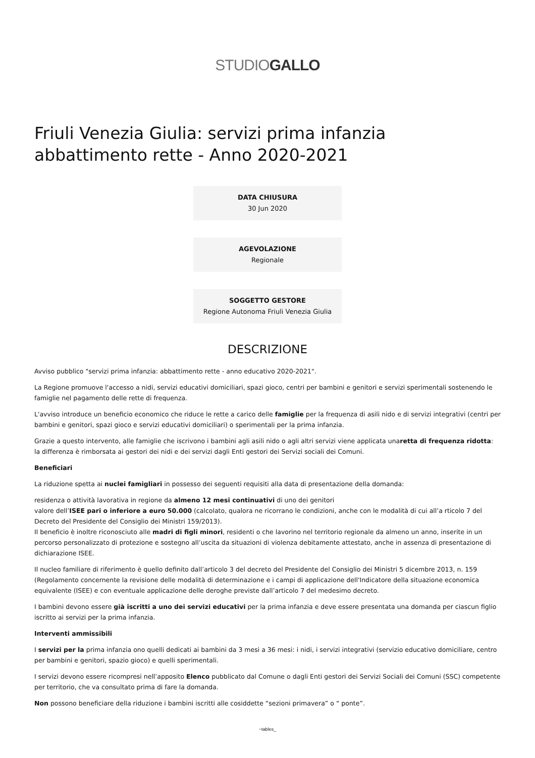STUDIOGALLO
Friuli Venezia Giulia: servizi prima infanzia abbattimento rette - Anno 2020-2021
DATA CHIUSURA
30 Jun 2020
AGEVOLAZIONE
Regionale
SOGGETTO GESTORE
Regione Autonoma Friuli Venezia Giulia
DESCRIZIONE
Avviso pubblico "servizi prima infanzia: abbattimento rette - anno educativo 2020-2021".
La Regione promuove l'accesso a nidi, servizi educativi domiciliari, spazi gioco, centri per bambini e genitori e servizi sperimentali sostenendo le famiglie nel pagamento delle rette di frequenza.
L'avviso introduce un beneficio economico che riduce le rette a carico delle famiglie per la frequenza di asili nido e di servizi integrativi (centri per bambini e genitori, spazi gioco e servizi educativi domiciliari) o sperimentali per la prima infanzia.
Grazie a questo intervento, alle famiglie che iscrivono i bambini agli asili nido o agli altri servizi viene applicata unaretta di frequenza ridotta: la differenza è rimborsata ai gestori dei nidi e dei servizi dagli Enti gestori dei Servizi sociali dei Comuni.
Beneficiari
La riduzione spetta ai nuclei famigliari in possesso dei seguenti requisiti alla data di presentazione della domanda:
residenza o attività lavorativa in regione da almeno 12 mesi continuativi di uno dei genitori
valore dell’ISEE pari o inferiore a euro 50.000 (calcolato, qualora ne ricorrano le condizioni, anche con le modalità di cui all’a rticolo 7 del Decreto del Presidente del Consiglio dei Ministri 159/2013).
Il beneficio è inoltre riconosciuto alle madri di figli minori, residenti o che lavorino nel territorio regionale da almeno un anno, inserite in un percorso personalizzato di protezione e sostegno all’uscita da situazioni di violenza debitamente attestato, anche in assenza di presentazione di dichiarazione ISEE.
Il nucleo familiare di riferimento è quello definito dall’articolo 3 del decreto del Presidente del Consiglio dei Ministri 5 dicembre 2013, n. 159 (Regolamento concernente la revisione delle modalità di determinazione e i campi di applicazione dell'Indicatore della situazione economica equivalente (ISEE) e con eventuale applicazione delle deroghe previste dall’articolo 7 del medesimo decreto.
I bambini devono essere già iscritti a uno dei servizi educativi per la prima infanzia e deve essere presentata una domanda per ciascun figlio iscritto ai servizi per la prima infanzia.
Interventi ammissibili
I servizi per la prima infanzia ono quelli dedicati ai bambini da 3 mesi a 36 mesi: i nidi, i servizi integrativi (servizio educativo domiciliare, centro per bambini e genitori, spazio gioco) e quelli sperimentali.
I servizi devono essere ricompresi nell’apposito Elenco pubblicato dal Comune o dagli Enti gestori dei Servizi Sociali dei Comuni (SSC) competente per territorio, che va consultato prima di fare la domanda.
Non possono beneficiare della riduzione i bambini iscritti alle cosiddette “sezioni primavera” o “ ponte”.
~tables_